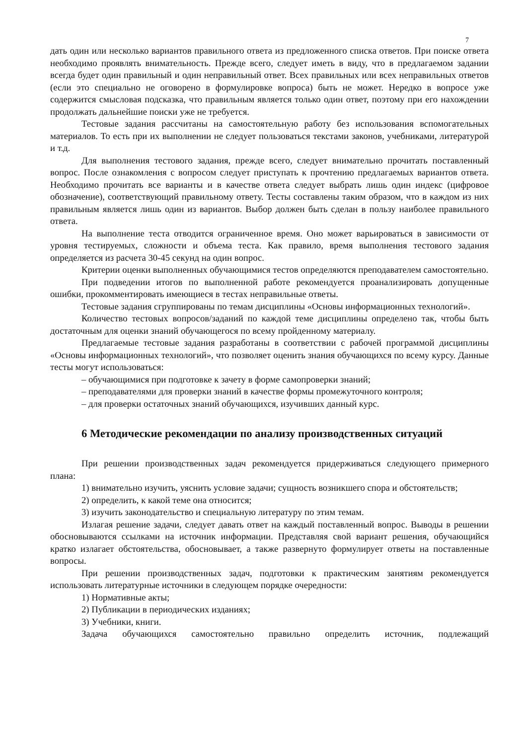7
дать один или несколько вариантов правильного ответа из предложенного списка ответов. При поиске ответа необходимо проявлять внимательность. Прежде всего, следует иметь в виду, что в предлагаемом задании всегда будет один правильный и один неправильный ответ. Всех правильных или всех неправильных ответов (если это специально не оговорено в формулировке вопроса) быть не может. Нередко в вопросе уже содержится смысловая подсказка, что правильным является только один ответ, поэтому при его нахождении продолжать дальнейшие поиски уже не требуется.
Тестовые задания рассчитаны на самостоятельную работу без использования вспомогательных материалов. То есть при их выполнении не следует пользоваться текстами законов, учебниками, литературой и т.д.
Для выполнения тестового задания, прежде всего, следует внимательно прочитать поставленный вопрос. После ознакомления с вопросом следует приступать к прочтению предлагаемых вариантов ответа. Необходимо прочитать все варианты и в качестве ответа следует выбрать лишь один индекс (цифровое обозначение), соответствующий правильному ответу. Тесты составлены таким образом, что в каждом из них правильным является лишь один из вариантов. Выбор должен быть сделан в пользу наиболее правильного ответа.
На выполнение теста отводится ограниченное время. Оно может варьироваться в зависимости от уровня тестируемых, сложности и объема теста. Как правило, время выполнения тестового задания определяется из расчета 30-45 секунд на один вопрос.
Критерии оценки выполненных обучающимися тестов определяются преподавателем самостоятельно.
При подведении итогов по выполненной работе рекомендуется проанализировать допущенные ошибки, прокомментировать имеющиеся в тестах неправильные ответы.
Тестовые задания сгруппированы по темам дисциплины «Основы информационных технологий».
Количество тестовых вопросов/заданий по каждой теме дисциплины определено так, чтобы быть достаточным для оценки знаний обучающегося по всему пройденному материалу.
Предлагаемые тестовые задания разработаны в соответствии с рабочей программой дисциплины «Основы информационных технологий», что позволяет оценить знания обучающихся по всему курсу. Данные тесты могут использоваться:
– обучающимися при подготовке к зачету в форме самопроверки знаний;
– преподавателями для проверки знаний в качестве формы промежуточного контроля;
– для проверки остаточных знаний обучающихся, изучивших данный курс.
6 Методические рекомендации по анализу производственных ситуаций
При решении производственных задач рекомендуется придерживаться следующего примерного плана:
1) внимательно изучить, уяснить условие задачи; сущность возникшего спора и обстоятельств;
2) определить, к какой теме она относится;
3) изучить законодательство и специальную литературу по этим темам.
Излагая решение задачи, следует давать ответ на каждый поставленный вопрос. Выводы в решении обосновываются ссылками на источник информации. Представляя свой вариант решения, обучающийся кратко излагает обстоятельства, обосновывает, а также развернуто формулирует ответы на поставленные вопросы.
При решении производственных задач, подготовки к практическим занятиям рекомендуется использовать литературные источники в следующем порядке очередности:
1) Нормативные акты;
2) Публикации в периодических изданиях;
3) Учебники, книги.
Задача обучающихся самостоятельно правильно определить источник, подлежащий